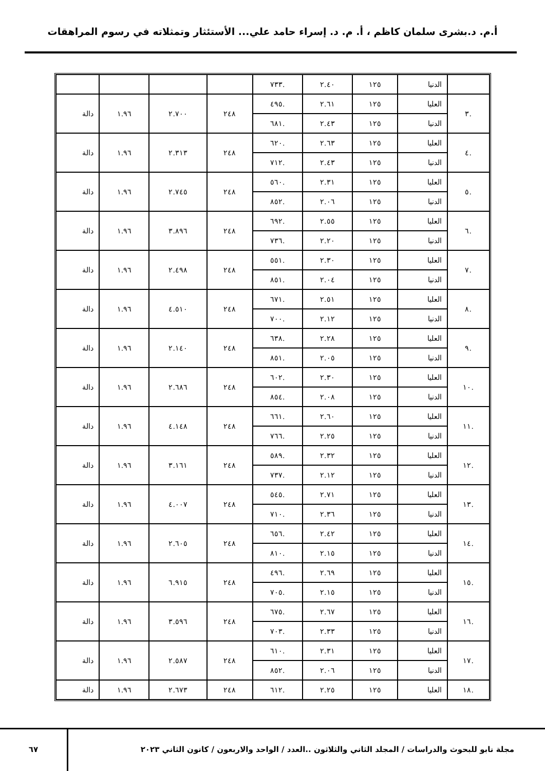أ.م. د.بشرى سلمان كاظم ، أ. م. د. إسراء حامد علي... الأستئثار وتمثلاته في رسوم المراهقات
| | الدنيا | ١٢٥ | ٢.٤٠ | .٧٣٣ | | | | |
| .٣ | العليا | ١٢٥ | ٢.٦١ | .٤٩٥ | ٢٤٨ | ٢.٧٠٠ | ١.٩٦ | دالة |
| | الدنيا | ١٢٥ | ٢.٤٣ | .٦٨١ | | | | |
| .٤ | العليا | ١٢٥ | ٢.٦٣ | .٦٢٠ | ٢٤٨ | ٢.٣١٣ | ١.٩٦ | دالة |
| | الدنيا | ١٢٥ | ٢.٤٣ | .٧١٢ | | | | |
| .٥ | العليا | ١٢٥ | ٢.٣١ | .٥٦٠ | ٢٤٨ | ٢.٧٤٥ | ١.٩٦ | دالة |
| | الدنيا | ١٢٥ | ٢.٠٦ | .٨٥٢ | | | | |
| .٦ | العليا | ١٢٥ | ٢.٥٥ | .٦٩٢ | ٢٤٨ | ٣.٨٩٦ | ١.٩٦ | دالة |
| | الدنيا | ١٢٥ | ٢.٢٠ | .٧٣٦ | | | | |
| .٧ | العليا | ١٢٥ | ٢.٣٠ | .٥٥١ | ٢٤٨ | ٢.٤٩٨ | ١.٩٦ | دالة |
| | الدنيا | ١٢٥ | ٢.٠٤ | .٨٥١ | | | | |
| .٨ | العليا | ١٢٥ | ٢.٥١ | .٦٧١ | ٢٤٨ | ٤.٥١٠ | ١.٩٦ | دالة |
| | الدنيا | ١٢٥ | ٢.١٢ | .٧٠٠ | | | | |
| .٩ | العليا | ١٢٥ | ٢.٢٨ | .٦٣٨ | ٢٤٨ | ٢.١٤٠ | ١.٩٦ | دالة |
| | الدنيا | ١٢٥ | ٢.٠٥ | .٨٥١ | | | | |
| .١٠ | العليا | ١٢٥ | ٢.٣٠ | .٦٠٢ | ٢٤٨ | ٢.٦٨٦ | ١.٩٦ | دالة |
| | الدنيا | ١٢٥ | ٢.٠٨ | .٨٥٤ | | | | |
| .١١ | العليا | ١٢٥ | ٢.٦٠ | .٦٦١ | ٢٤٨ | ٤.١٤٨ | ١.٩٦ | دالة |
| | الدنيا | ١٢٥ | ٢.٢٥ | .٧٦٦ | | | | |
| .١٢ | العليا | ١٢٥ | ٢.٣٢ | .٥٨٩ | ٢٤٨ | ٣.١٦١ | ١.٩٦ | دالة |
| | الدنيا | ١٢٥ | ٢.١٢ | .٧٣٧ | | | | |
| .١٣ | العليا | ١٢٥ | ٢.٧١ | .٥٤٥ | ٢٤٨ | ٤.٠٠٧ | ١.٩٦ | دالة |
| | الدنيا | ١٢٥ | ٢.٣٦ | .٧١٠ | | | | |
| .١٤ | العليا | ١٢٥ | ٢.٤٢ | .٦٥٦ | ٢٤٨ | ٢.٦٠٥ | ١.٩٦ | دالة |
| | الدنيا | ١٢٥ | ٢.١٥ | .٨١٠ | | | | |
| .١٥ | العليا | ١٢٥ | ٢.٦٩ | .٤٩٦ | ٢٤٨ | ٦.٩١٥ | ١.٩٦ | دالة |
| | الدنيا | ١٢٥ | ٢.١٥ | .٧٠٥ | | | | |
| .١٦ | العليا | ١٢٥ | ٢.٦٧ | .٦٧٥ | ٢٤٨ | ٣.٥٩٦ | ١.٩٦ | دالة |
| | الدنيا | ١٢٥ | ٢.٣٣ | .٧٠٣ | | | | |
| .١٧ | العليا | ١٢٥ | ٢.٣١ | .٦١٠ | ٢٤٨ | ٢.٥٨٧ | ١.٩٦ | دالة |
| | الدنيا | ١٢٥ | ٢.٠٦ | .٨٥٢ | | | | |
| .١٨ | العليا | ١٢٥ | ٢.٢٥ | .٦١٢ | ٢٤٨ | ٢.٦٧٣ | ١.٩٦ | دالة |
مجلة نابو للبحوث والدراسات / المجلد الثاني والثلاثون ..العدد / الواحد والاربعون / كانون الثاني ٢٠٢٣
٦٧